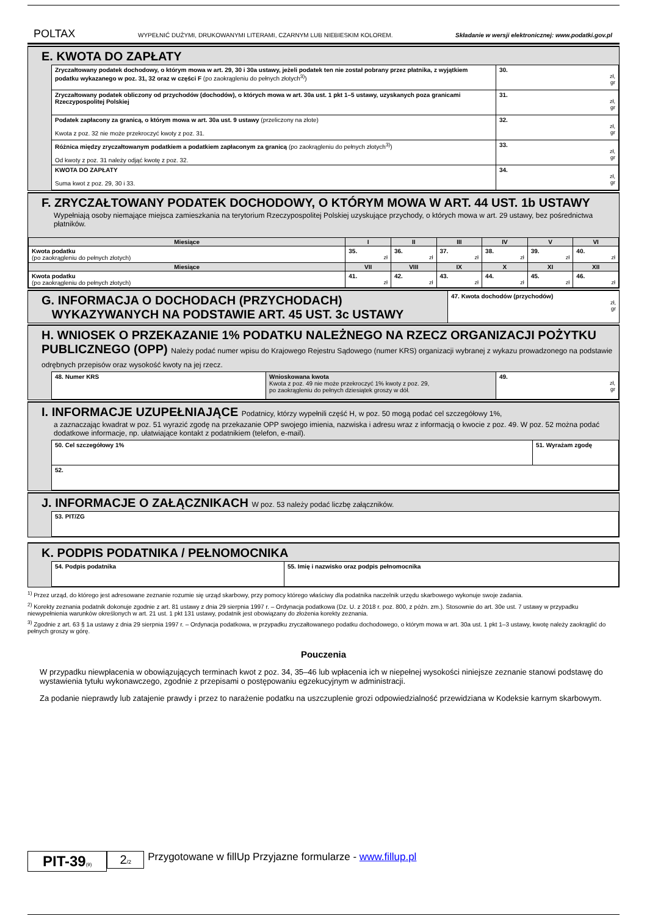POLTAX WYPEŁNIĆ DUŻYMI, DRUKOWANYMI LITERAMI, CZARNYM LUB NIEBIESKIM KOLOREM. Składanie w wersji elektronicznej: www.podatki.gov.pl
E. KWOTA DO ZAPŁATY
| Zryczałtowany podatek dochodowy, o którym mowa w art. 29, 30 i 30a ustawy, jeżeli podatek ten nie został pobrany przez płatnika, z wyjątkiem podatku wykazanego w poz. 31, 32 oraz w części F (po zaokrągleniu do pełnych złotych<sup>3)</sup>) | 30. zł, gr |
| Zryczałtowany podatek obliczony od przychodów (dochodów), o których mowa w art. 30a ust. 1 pkt 1–5 ustawy, uzyskanych poza granicami Rzeczypospolitej Polskiej | 31. zł, gr |
| Podatek zapłacony za granicą, o którym mowa w art. 30a ust. 9 ustawy (przeliczony na złote) Kwota z poz. 32 nie może przekroczyć kwoty z poz. 31. | 32. zł, gr |
| Różnica między zryczałtowanym podatkiem a podatkiem zapłaconym za granicą (po zaokrągleniu do pełnych złotych<sup>3)</sup>) Od kwoty z poz. 31 należy odjąć kwotę z poz. 32. | 33. zł, gr |
| KWOTA DO ZAPŁATY Suma kwot z poz. 29, 30 i 33. | 34. zł, gr |
F. ZRYCZAŁTOWANY PODATEK DOCHODOWY, O KTÓRYM MOWA W ART. 44 UST. 1b USTAWY
Wypełniają osoby niemające miejsca zamieszkania na terytorium Rzeczypospolitej Polskiej uzyskujące przychody, o których mowa w art. 29 ustawy, bez pośrednictwa płatników.
| Miesiące | I | II | III | IV | V | VI |
| --- | --- | --- | --- | --- | --- | --- |
| Kwota podatku (po zaokrągleniu do pełnych złotych) | 35. zł | 36. zł | 37. zł | 38. zł | 39. zł | 40. zł |
| Miesiące | VII | VIII | IX | X | XI | XII |
| Kwota podatku (po zaokrągleniu do pełnych złotych) | 41. zł | 42. zł | 43. zł | 44. zł | 45. zł | 46. zł |
G. INFORMACJA O DOCHODACH (PRZYCHODACH)
WYKAZYWANYCH NA PODSTAWIE ART. 45 UST. 3c USTAWY
47. Kwota dochodów (przychodów)
zł,
gr
H. WNIOSEK O PRZEKAZANIE 1% PODATKU NALEŻNEGO NA RZECZ ORGANIZACJI POŻYTKU PUBLICZNEGO (OPP) Należy podać numer wpisu do Krajowego Rejestru Sądowego (numer KRS) organizacji wybranej z wykazu prowadzonego na podstawie odrębnych przepisów oraz wysokość kwoty na jej rzecz.
| 48. Numer KRS | Wnioskowana kwota Kwota z poz. 49 nie może przekroczyć 1% kwoty z poz. 29, po zaokrągleniu do pełnych dziesiątek groszy w dół. | 49. zł, gr |
I. INFORMACJE UZUPEŁNIAJĄCE Podatnicy, którzy wypełnili część H, w poz. 50 mogą podać cel szczegółowy 1%,
a zaznaczając kwadrat w poz. 51 wyrazić zgodę na przekazanie OPP swojego imienia, nazwiska i adresu wraz z informacją o kwocie z poz. 49. W poz. 52 można podać dodatkowe informacje, np. ułatwiające kontakt z podatnikiem (telefon, e-mail).
| 50. Cel szczegółowy 1% | 51. Wyrażam zgodę |
| 52. | |
J. INFORMACJE O ZAŁĄCZNIKACH W poz. 53 należy podać liczbę załączników.
| 53. PIT/ZG |
K. PODPIS PODATNIKA / PEŁNOMOCNIKA
| 54. Podpis podatnika | 55. Imię i nazwisko oraz podpis pełnomocnika |
<sup>1)</sup> Przez urząd, do którego jest adresowane zeznanie rozumie się urząd skarbowy, przy pomocy którego właściwy dla podatnika naczelnik urzędu skarbowego wykonuje swoje zadania.
<sup>2)</sup> Korekty zeznania podatnik dokonuje zgodnie z art. 81 ustawy z dnia 29 sierpnia 1997 r. – Ordynacja podatkowa (Dz. U. z 2018 r. poz. 800, z późn. zm.). Stosownie do art. 30e ust. 7 ustawy w przypadku niewypełnienia warunków określonych w art. 21 ust. 1 pkt 131 ustawy, podatnik jest obowiązany do złożenia korekty zeznania.
<sup>3)</sup> Zgodnie z art. 63 § 1a ustawy z dnia 29 sierpnia 1997 r. – Ordynacja podatkowa, w przypadku zryczałtowanego podatku dochodowego, o którym mowa w art. 30a ust. 1 pkt 1–3 ustawy, kwotę należy zaokrąglić do pełnych groszy w górę.
Pouczenia
W przypadku niewpłacenia w obowiązujących terminach kwot z poz. 34, 35–46 lub wpłacenia ich w niepełnej wysokości niniejsze zeznanie stanowi podstawę do wystawienia tytułu wykonawczego, zgodnie z przepisami o postępowaniu egzekucyjnym w administracji.
Za podanie nieprawdy lub zatajenie prawdy i przez to narażenie podatku na uszczuplenie grozi odpowiedzialność przewidziana w Kodeksie karnym skarbowym.
PIT-39(9)
2/2
Przygotowane w fillUp Przyjazne formularze - www.fillup.pl